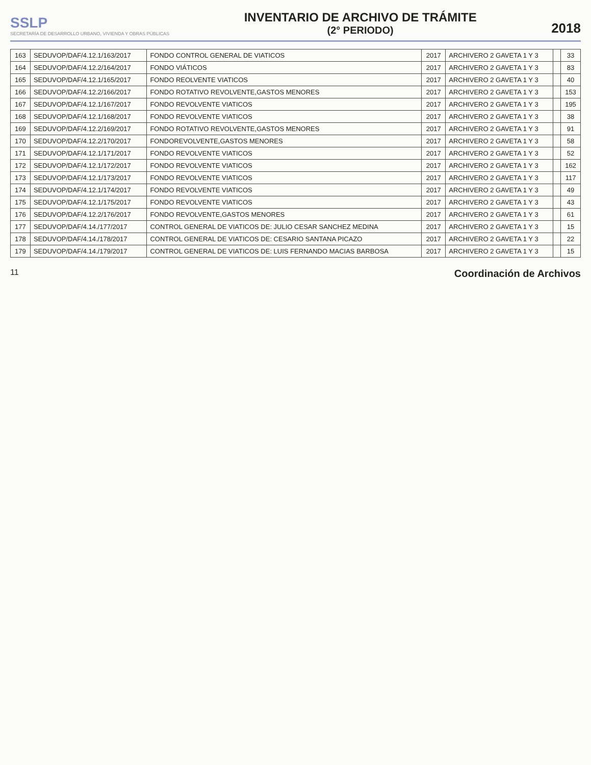SSLP
SECRETARÍA DE DESARROLLO URBANO, VIVIENDA Y OBRAS PÚBLICAS
INVENTARIO DE ARCHIVO DE TRÁMITE
(2° PERIODO)
2018
| 163 | SEDUVOP/DAF/4.12.1/163/2017 | FONDO CONTROL GENERAL DE VIATICOS | 2017 | ARCHIVERO 2 GAVETA 1 Y 3 | | 33 |
| 164 | SEDUVOP/DAF/4.12.2/164/2017 | FONDO VIÁTICOS | 2017 | ARCHIVERO 2 GAVETA 1 Y 3 | | 83 |
| 165 | SEDUVOP/DAF/4.12.1/165/2017 | FONDO REOLVENTE VIATICOS | 2017 | ARCHIVERO 2 GAVETA 1 Y 3 | | 40 |
| 166 | SEDUVOP/DAF/4.12.2/166/2017 | FONDO ROTATIVO REVOLVENTE,GASTOS MENORES | 2017 | ARCHIVERO 2 GAVETA 1 Y 3 | | 153 |
| 167 | SEDUVOP/DAF/4.12.1/167/2017 | FONDO REVOLVENTE VIATICOS | 2017 | ARCHIVERO 2 GAVETA 1 Y 3 | | 195 |
| 168 | SEDUVOP/DAF/4.12.1/168/2017 | FONDO REVOLVENTE VIATICOS | 2017 | ARCHIVERO 2 GAVETA 1 Y 3 | | 38 |
| 169 | SEDUVOP/DAF/4.12.2/169/2017 | FONDO ROTATIVO REVOLVENTE,GASTOS MENORES | 2017 | ARCHIVERO 2 GAVETA 1 Y 3 | | 91 |
| 170 | SEDUVOP/DAF/4.12.2/170/2017 | FONDOREVOLVENTE,GASTOS MENORES | 2017 | ARCHIVERO 2 GAVETA 1 Y 3 | | 58 |
| 171 | SEDUVOP/DAF/4.12.1/171/2017 | FONDO REVOLVENTE VIATICOS | 2017 | ARCHIVERO 2 GAVETA 1 Y 3 | | 52 |
| 172 | SEDUVOP/DAF/4.12.1/172/2017 | FONDO REVOLVENTE VIATICOS | 2017 | ARCHIVERO 2 GAVETA 1 Y 3 | | 162 |
| 173 | SEDUVOP/DAF/4.12.1/173/2017 | FONDO REVOLVENTE VIATICOS | 2017 | ARCHIVERO 2 GAVETA 1 Y 3 | | 117 |
| 174 | SEDUVOP/DAF/4.12.1/174/2017 | FONDO REVOLVENTE VIATICOS | 2017 | ARCHIVERO 2 GAVETA 1 Y 3 | | 49 |
| 175 | SEDUVOP/DAF/4.12.1/175/2017 | FONDO REVOLVENTE VIATICOS | 2017 | ARCHIVERO 2 GAVETA 1 Y 3 | | 43 |
| 176 | SEDUVOP/DAF/4.12.2/176/2017 | FONDO REVOLVENTE,GASTOS MENORES | 2017 | ARCHIVERO 2 GAVETA 1 Y 3 | | 61 |
| 177 | SEDUVOP/DAF/4.14./177/2017 | CONTROL GENERAL DE VIATICOS DE: JULIO CESAR SANCHEZ MEDINA | 2017 | ARCHIVERO 2 GAVETA 1 Y 3 | | 15 |
| 178 | SEDUVOP/DAF/4.14./178/2017 | CONTROL GENERAL DE VIATICOS DE: CESARIO SANTANA PICAZO | 2017 | ARCHIVERO 2 GAVETA 1 Y 3 | | 22 |
| 179 | SEDUVOP/DAF/4.14./179/2017 | CONTROL GENERAL DE VIATICOS DE: LUIS FERNANDO MACIAS BARBOSA | 2017 | ARCHIVERO 2 GAVETA 1 Y 3 | | 15 |
11 Coordinación de Archivos